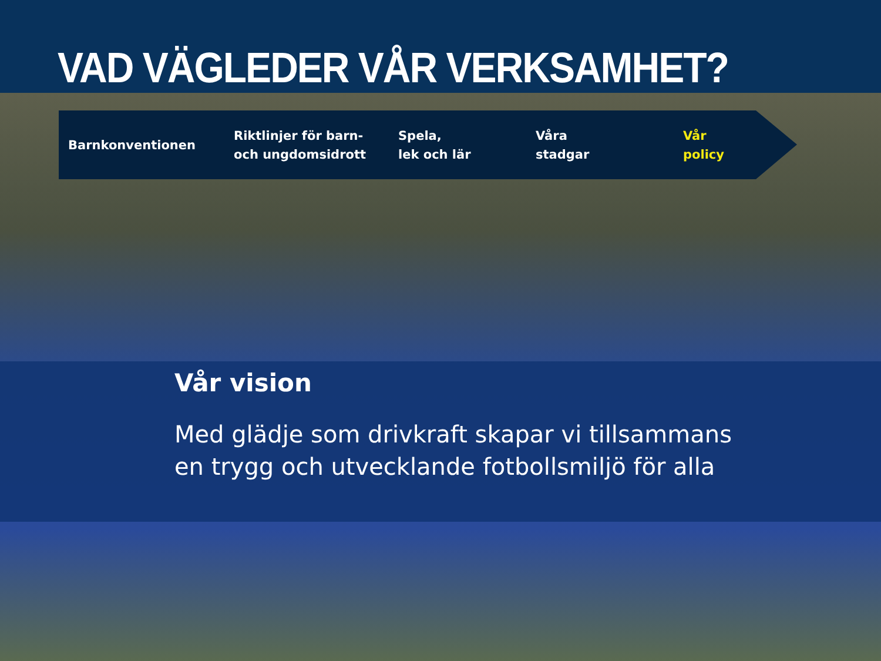VAD VÄGLEDER VÅR VERKSAMHET?
Barnkonventionen
Riktlinjer för barn-
och ungdomsidrott
Spela,
lek och lär
Våra
stadgar
Vår
policy
Vår vision
Med glädje som drivkraft skapar vi tillsammans
en trygg och utvecklande fotbollsmiljö för alla